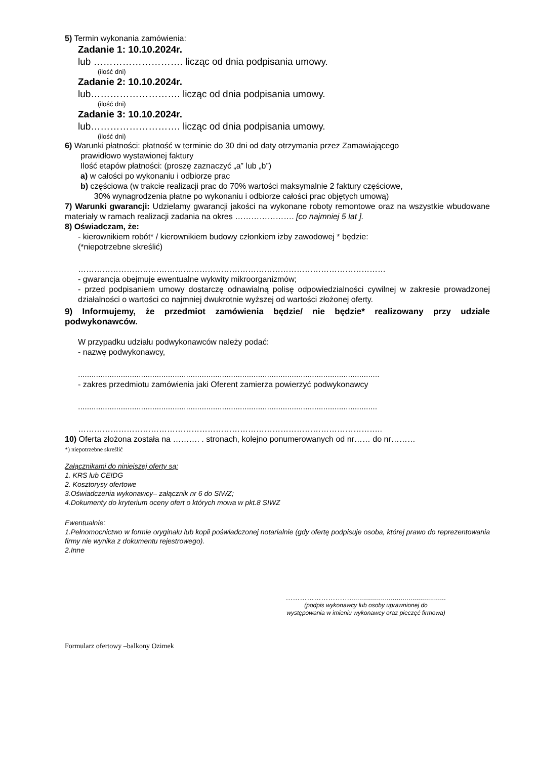5) Termin wykonania zamówienia:
Zadanie 1: 10.10.2024r.
lub ………………………. licząc od dnia podpisania umowy.
(ilość dni)
Zadanie 2: 10.10.2024r.
lub………………………. licząc od dnia podpisania umowy.
(ilość dni)
Zadanie 3: 10.10.2024r.
lub………………………. licząc od dnia podpisania umowy.
(ilość dni)
6) Warunki płatności: płatność w terminie do 30 dni od daty otrzymania przez Zamawiającego
prawidłowo wystawionej faktury
Ilość etapów płatności: (proszę zaznaczyć „a” lub „b”)
a) w całości po wykonaniu i odbiorze prac
b) częściowa (w trakcie realizacji prac do 70% wartości maksymalnie 2 faktury częściowe,
30% wynagrodzenia płatne po wykonaniu i odbiorze całości prac objętych umową)
7) Warunki gwarancji: Udzielamy gwarancji jakości na wykonane roboty remontowe oraz na wszystkie wbudowane materiały w ramach realizacji zadania na okres …………………. [co najmniej 5 lat ].
8) Oświadczam, że:
- kierownikiem robót* / kierownikiem budowy członkiem izby zawodowej * będzie:
(*niepotrzebne skreślić)
……………………………………………………………………………………………………
- gwarancja obejmuje ewentualne wykwity mikroorganizmów;
- przed podpisaniem umowy dostarczę odnawialną polisę odpowiedzialności cywilnej w zakresie prowadzonej działalności o wartości co najmniej dwukrotnie wyższej od wartości złożonej oferty.
9) Informujemy, że przedmiot zamówienia będzie/ nie będzie* realizowany przy udziale podwykonawców.
W przypadku udziału podwykonawców należy podać:
- nazwę podwykonawcy,
......................................................................................................................................
- zakres przedmiotu zamówienia jaki Oferent zamierza powierzyć podwykonawcy
.....................................................................................................................................
…………………………………………………………………………………………………..
10) Oferta złożona została na ………. . stronach, kolejno ponumerowanych od nr…… do nr………
*) niepotrzebne skreślić
Załącznikami do niniejszej oferty są:
1. KRS lub CEIDG
2. Kosztorysy ofertowe
3.Oświadczenia wykonawcy– załącznik nr 6 do SIWZ;
4.Dokumenty do kryterium oceny ofert o których mowa w pkt.8 SIWZ
Ewentualnie:
1.Pełnomocnictwo w formie oryginału lub kopii poświadczonej notarialnie (gdy ofertę podpisuje osoba, której prawo do reprezentowania firmy nie wynika z dokumentu rejestrowego).
2.Inne
……………………….................................................
(podpis wykonawcy lub osoby uprawnionej do
występowania w imieniu wykonawcy oraz pieczęć firmowa)
Formularz ofertowy –balkony Ozimek